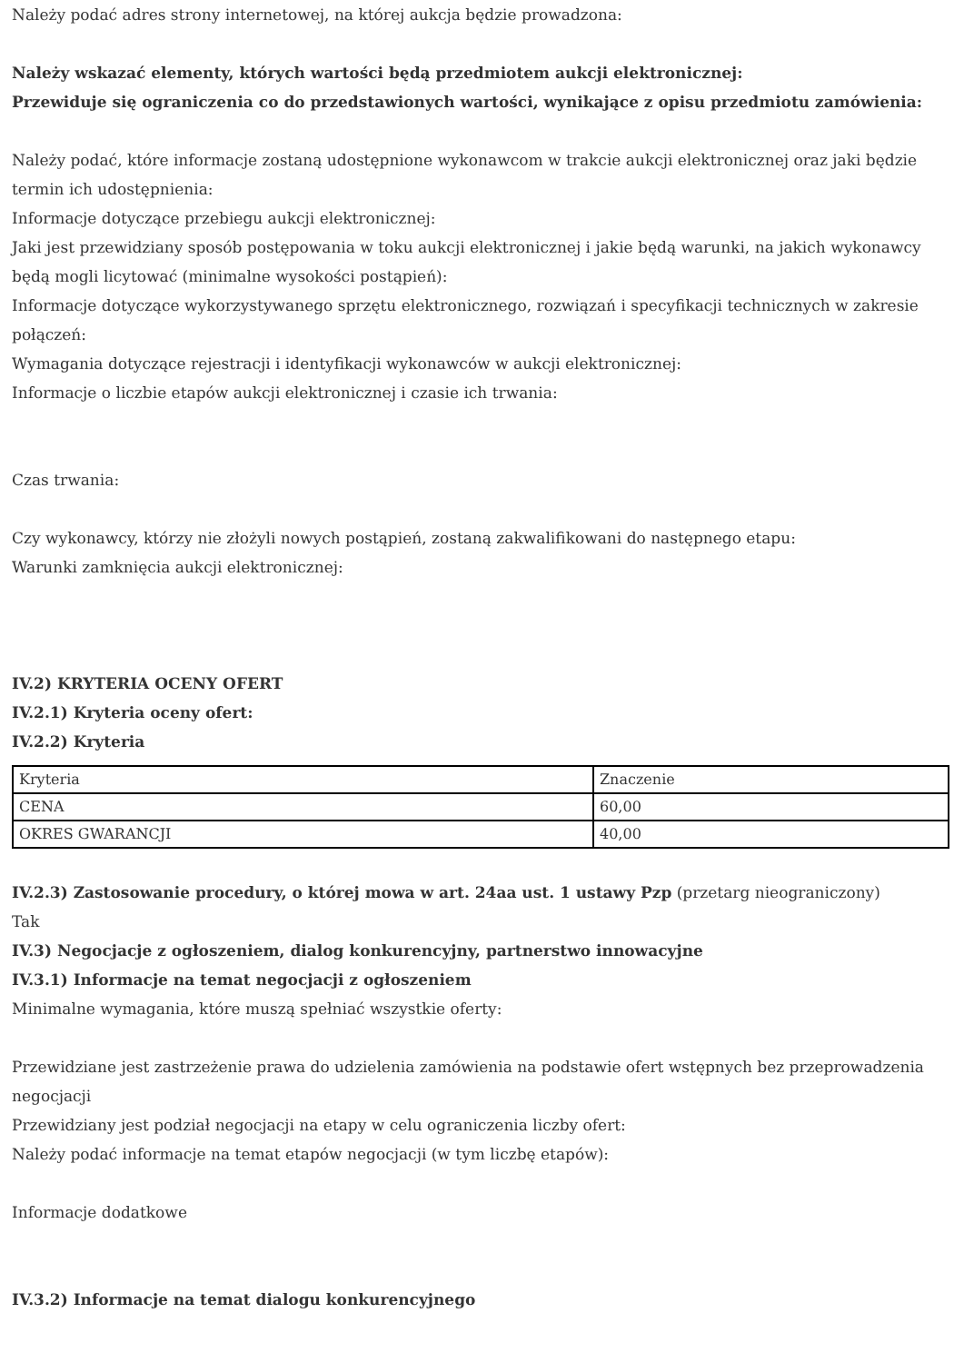Należy podać adres strony internetowej, na której aukcja będzie prowadzona:
Należy wskazać elementy, których wartości będą przedmiotem aukcji elektronicznej:
Przewiduje się ograniczenia co do przedstawionych wartości, wynikające z opisu przedmiotu zamówienia:
Należy podać, które informacje zostaną udostępnione wykonawcom w trakcie aukcji elektronicznej oraz jaki będzie termin ich udostępnienia:
Informacje dotyczące przebiegu aukcji elektronicznej:
Jaki jest przewidziany sposób postępowania w toku aukcji elektronicznej i jakie będą warunki, na jakich wykonawcy będą mogli licytować (minimalne wysokości postąpień):
Informacje dotyczące wykorzystywanego sprzętu elektronicznego, rozwiązań i specyfikacji technicznych w zakresie połączeń:
Wymagania dotyczące rejestracji i identyfikacji wykonawców w aukcji elektronicznej:
Informacje o liczbie etapów aukcji elektronicznej i czasie ich trwania:
Czas trwania:
Czy wykonawcy, którzy nie złożyli nowych postąpień, zostaną zakwalifikowani do następnego etapu:
Warunki zamknięcia aukcji elektronicznej:
IV.2) KRYTERIA OCENY OFERT
IV.2.1) Kryteria oceny ofert:
IV.2.2) Kryteria
| Kryteria | Znaczenie |
| CENA | 60,00 |
| OKRES GWARANCJI | 40,00 |
IV.2.3) Zastosowanie procedury, o której mowa w art. 24aa ust. 1 ustawy Pzp (przetarg nieograniczony)
Tak
IV.3) Negocjacje z ogłoszeniem, dialog konkurencyjny, partnerstwo innowacyjne
IV.3.1) Informacje na temat negocjacji z ogłoszeniem
Minimalne wymagania, które muszą spełniać wszystkie oferty:
Przewidziane jest zastrzeżenie prawa do udzielenia zamówienia na podstawie ofert wstępnych bez przeprowadzenia negocjacji
Przewidziany jest podział negocjacji na etapy w celu ograniczenia liczby ofert:
Należy podać informacje na temat etapów negocjacji (w tym liczbę etapów):
Informacje dodatkowe
IV.3.2) Informacje na temat dialogu konkurencyjnego